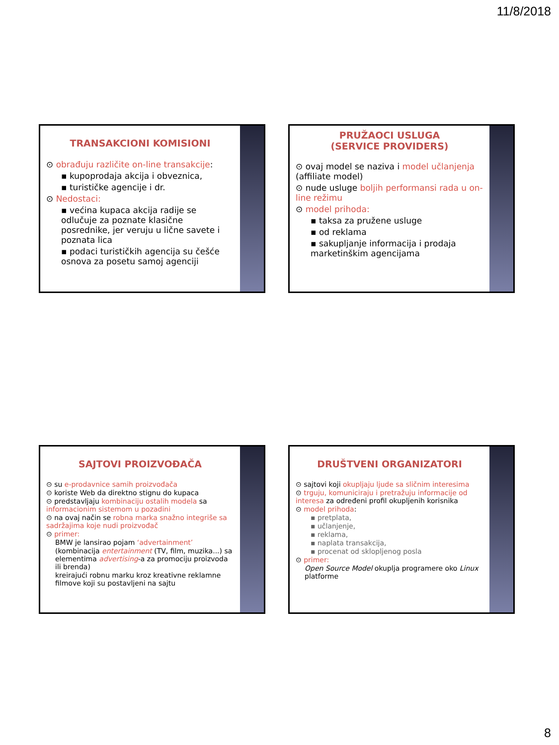11/8/2018
TRANSAKCIONI KOMISIONI
⊙ obrađuju različite on-line transakcije:
▪ kupoprodaja akcija i obveznica,
▪ turističke agencije i dr.
⊙ Nedostaci:
▪ većina kupaca akcija radije se odlučuje za poznate klasične posrednike, jer veruju u lične savete i poznata lica
▪ podaci turističkih agencija su češće osnova za posetu samoj agenciji
PRUŽAOCI USLUGA
(SERVICE PROVIDERS)
⊙ ovaj model se naziva i model učlanjenja (affiliate model)
⊙ nude usluge boljih performansi rada u on-line režimu
⊙ model prihoda:
▪ taksa za pružene usluge
▪ od reklama
▪ sakupljanje informacija i prodaja marketinškim agencijama
SAJTOVI PROIZVOĐAČA
⊙ su e-prodavnice samih proizvođača
⊙ koriste Web da direktno stignu do kupaca
⊙ predstavljaju kombinaciju ostalih modela sa informacionim sistemom u pozadini
⊙ na ovaj način se robna marka snažno integriše sa sadržajima koje nudi proizvođač
⊙ primer:
BMW je lansirao pojam ‘advertainment’
(kombinacija entertainment (TV, film, muzika...) sa elementima advertising-a za promociju proizvoda ili brenda)
kreirajući robnu marku kroz kreativne reklamne filmove koji su postavljeni na sajtu
DRUŠTVENI ORGANIZATORI
⊙ sajtovi koji okupljaju ljude sa sličnim interesima
⊙ trguju, komuniciraju i pretražuju informacije od interesa za određeni profil okupljenih korisnika
⊙ model prihoda:
▪ pretplata,
▪ učlanjenje,
▪ reklama,
▪ naplata transakcija,
▪ procenat od sklopljenog posla
⊙ primer:
Open Source Model okuplja programere oko Linux platforme
8